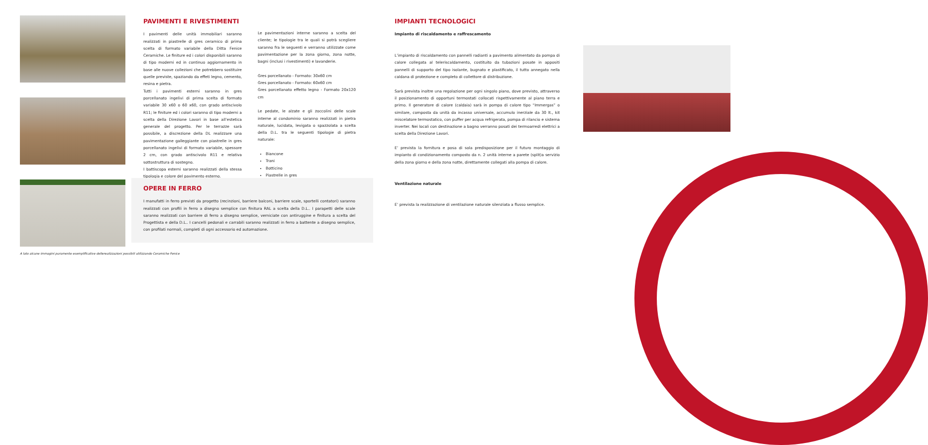PAVIMENTI E RIVESTIMENTI
I pavimenti delle unità immobiliari saranno realizzati in piastrelle di gres ceramico di prima scelta di formato variabile della Ditta Fenice Ceramiche. Le finiture ed i colori disponibili saranno di tipo moderni ed in continuo aggiornamento in base alle nuove collezioni che potrebbero sostituire quelle previste, spaziando da effeti legno, cemento, resina e pietra.
Tutti i pavimenti esterni saranno in gres porcellanato ingelivi di prima scelta di formato variabile 30 x60 o 60 x60, con grado antiscivolo R11; le finiture ed i colori saranno di tipo moderni a scelta della Direzione Lavori in base all’estetica generale del progetto. Per le terrazze sarà possibile, a discrezione della DL realizzare una pavimentazione galleggiante con piastrelle in gres porcellanato ingelivi di formato variabile, spessore 2 cm, con grado antiscivolo R11 e relativa sottostruttura di sostegno.
I battiscopa esterni saranno realizzati della stessa tipologia e colore del pavimento esterno.
Le pavimentazioni interne saranno a scelta del cliente; le tipologie tra le quali si potrà scegliere saranno fra le seguenti e verranno utilizzate come pavimentazione per la zona giorno, zona notte, bagni (inclusi i rivestimenti) e lavanderie.
Gres porcellanato - Formato: 30x60 cm
Gres porcellanato - Formato: 60x60 cm
Gres porcellanato effetto legno - Formato 20x120 cm
Le pedate, le alzate e gli zoccolini delle scale interne al condominio saranno realizzati in pietra naturale, lucidata, levigata o spazzolata a scelta della D.L. tra le seguenti tipologie di pietra naturale:
Biancone
Trani
Botticino
Piastrelle in gres
OPERE IN FERRO
I manufatti in ferro previsti da progetto (recinzioni, barriere balconi, barriere scale, sportelli contatori) saranno realizzati con profili in ferro a disegno semplice con finitura RAL a scelta della D.L.. I parapetti delle scale saranno realizzati con barriere di ferro a disegno semplice, verniciate con antiruggine e finitura a scelta del Progettista e della D.L.. I cancelli pedonali e carrabili saranno realizzati in ferro a battente a disegno semplice, con profilati normali, completi di ogni accessorio ed automazione.
IMPIANTI TECNOLOGICI
Impianto di riscaldamento e raffrescamento
L’impianto di riscaldamento con pannelli radianti a pavimento alimentato da pompa di calore collegata al teleriscaldamento, costituito da tubazioni posate in appositi pannelli di supporto del tipo isolante, bugnato e plastificato, il tutto annegato nella caldana di protezione e completo di collettore di distribuzione.
Sarà prevista inoltre una regolazione per ogni singolo piano, dove previsto, attraverso il posizionamento di opportuni termostati collocati rispettivamente al piano terra e primo. Il generatore di calore (caldaia) sarà in pompa di calore tipo “Immergas” o similare, composta da unità da incasso universale, accumulo inerziale da 30 lt., kit miscelatore termostatico, con puffer per acqua refrigerata, pompa di rilancio e sistema inverter. Nei locali con destinazione a bagno verranno posati dei termoarredi elettrici a scelta della Direzione Lavori.
E’ prevista la fornitura e posa di sola predisposizione per il futuro montaggio di impianto di condizionamento composto da n. 2 unità interne a parete (split)a servizio della zona giorno e della zona notte, direttamente collegati alla pompa di calore.
Ventilazione naturale
E’ prevista la realizzazione di ventilazione naturale silenziata a flusso semplice.
A lato alcune immagini puramente esemplificative dellerealizzazioni possibili utilizzando Ceramiche Fenice